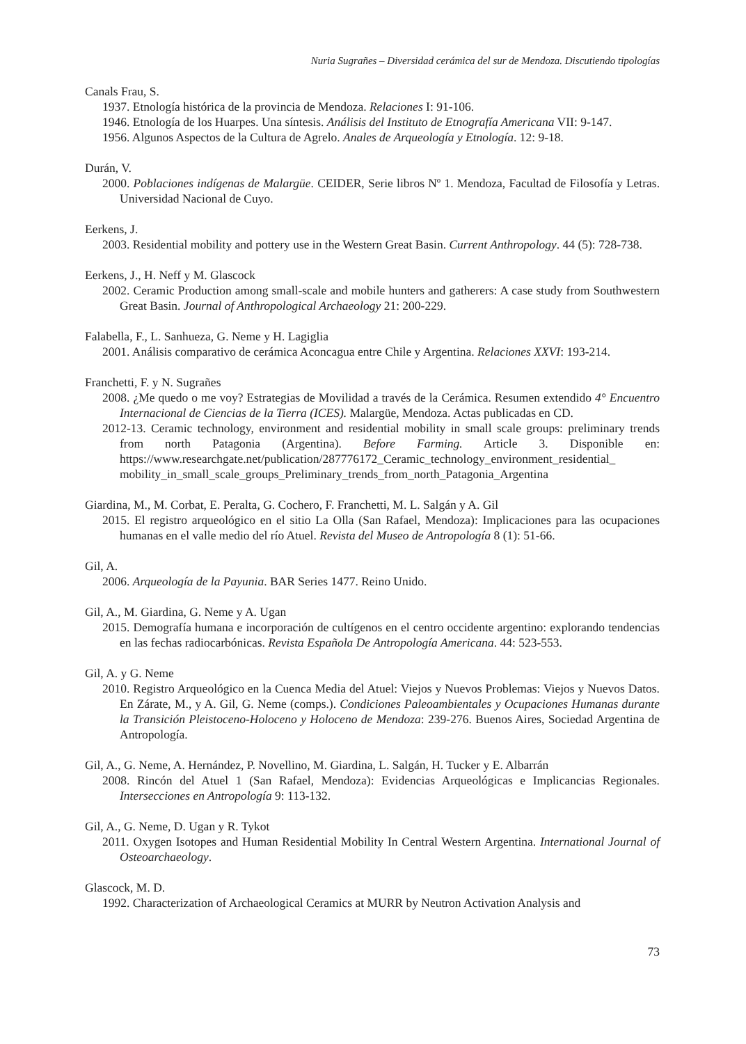Nuria Sugrañes – Diversidad cerámica del sur de Mendoza. Discutiendo tipologías
Canals Frau, S.
1937. Etnología histórica de la provincia de Mendoza. Relaciones I: 91-106.
1946. Etnología de los Huarpes. Una síntesis. Análisis del Instituto de Etnografía Americana VII: 9-147.
1956. Algunos Aspectos de la Cultura de Agrelo. Anales de Arqueología y Etnología. 12: 9-18.
Durán, V.
2000. Poblaciones indígenas de Malargüe. CEIDER, Serie libros Nº 1. Mendoza, Facultad de Filosofía y Letras. Universidad Nacional de Cuyo.
Eerkens, J.
2003. Residential mobility and pottery use in the Western Great Basin. Current Anthropology. 44 (5): 728-738.
Eerkens, J., H. Neff y M. Glascock
2002. Ceramic Production among small-scale and mobile hunters and gatherers: A case study from Southwestern Great Basin. Journal of Anthropological Archaeology 21: 200-229.
Falabella, F., L. Sanhueza, G. Neme y H. Lagiglia
2001. Análisis comparativo de cerámica Aconcagua entre Chile y Argentina. Relaciones XXVI: 193-214.
Franchetti, F. y N. Sugrañes
2008. ¿Me quedo o me voy? Estrategias de Movilidad a través de la Cerámica. Resumen extendido 4° Encuentro Internacional de Ciencias de la Tierra (ICES). Malargüe, Mendoza. Actas publicadas en CD.
2012-13. Ceramic technology, environment and residential mobility in small scale groups: preliminary trends from north Patagonia (Argentina). Before Farming. Article 3. Disponible en: https://www.researchgate.net/publication/287776172_Ceramic_technology_environment_residential_ mobility_in_small_scale_groups_Preliminary_trends_from_north_Patagonia_Argentina
Giardina, M., M. Corbat, E. Peralta, G. Cochero, F. Franchetti, M. L. Salgán y A. Gil
2015. El registro arqueológico en el sitio La Olla (San Rafael, Mendoza): Implicaciones para las ocupaciones humanas en el valle medio del río Atuel. Revista del Museo de Antropología 8 (1): 51-66.
Gil, A.
2006. Arqueología de la Payunia. BAR Series 1477. Reino Unido.
Gil, A., M. Giardina, G. Neme y A. Ugan
2015. Demografía humana e incorporación de cultígenos en el centro occidente argentino: explorando tendencias en las fechas radiocarbónicas. Revista Española De Antropología Americana. 44: 523-553.
Gil, A. y G. Neme
2010. Registro Arqueológico en la Cuenca Media del Atuel: Viejos y Nuevos Problemas: Viejos y Nuevos Datos. En Zárate, M., y A. Gil, G. Neme (comps.). Condiciones Paleoambientales y Ocupaciones Humanas durante la Transición Pleistoceno-Holoceno y Holoceno de Mendoza: 239-276. Buenos Aires, Sociedad Argentina de Antropología.
Gil, A., G. Neme, A. Hernández, P. Novellino, M. Giardina, L. Salgán, H. Tucker y E. Albarrán
2008. Rincón del Atuel 1 (San Rafael, Mendoza): Evidencias Arqueológicas e Implicancias Regionales. Intersecciones en Antropología 9: 113-132.
Gil, A., G. Neme, D. Ugan y R. Tykot
2011. Oxygen Isotopes and Human Residential Mobility In Central Western Argentina. International Journal of Osteoarchaeology.
Glascock, M. D.
1992. Characterization of Archaeological Ceramics at MURR by Neutron Activation Analysis and
73